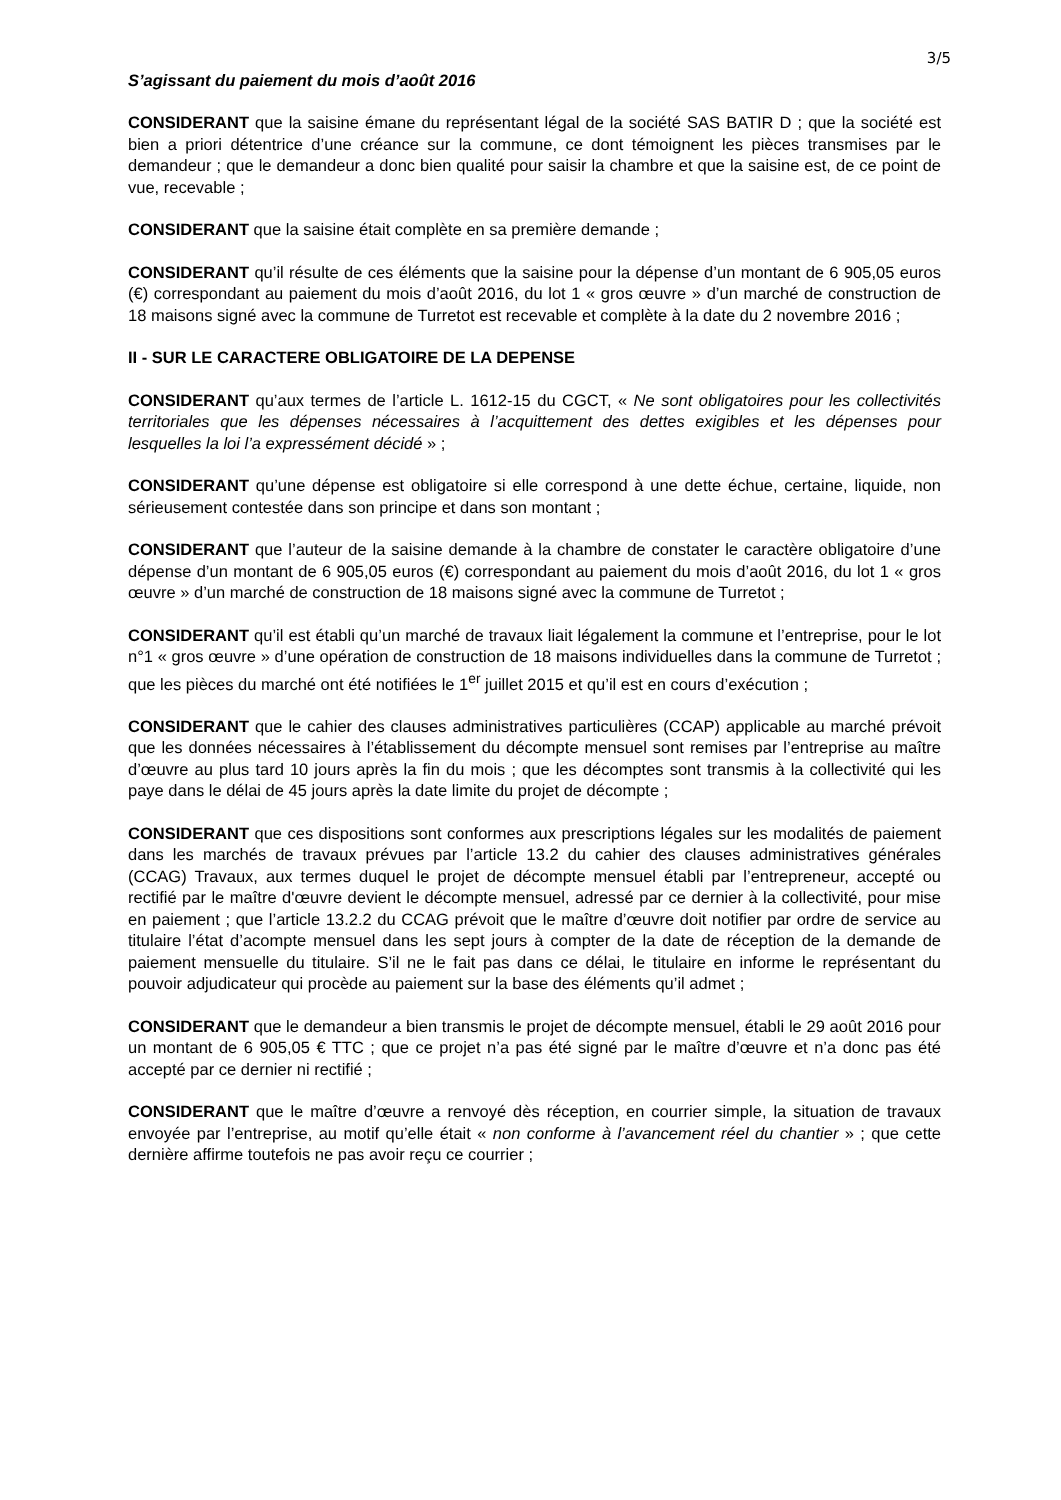3/5
S’agissant du paiement du mois d’août 2016
CONSIDERANT que la saisine émane du représentant légal de la société SAS BATIR D ; que la société est bien a priori détentrice d’une créance sur la commune, ce dont témoignent les pièces transmises par le demandeur ; que le demandeur a donc bien qualité pour saisir la chambre et que la saisine est, de ce point de vue, recevable ;
CONSIDERANT que la saisine était complète en sa première demande ;
CONSIDERANT qu’il résulte de ces éléments que la saisine pour la dépense d’un montant de 6 905,05 euros (€) correspondant au paiement du mois d’août 2016, du lot 1 « gros œuvre » d’un marché de construction de 18 maisons signé avec la commune de Turretot est recevable et complète à la date du 2 novembre 2016 ;
II - SUR LE CARACTERE OBLIGATOIRE DE LA DEPENSE
CONSIDERANT qu’aux termes de l’article L. 1612-15 du CGCT, « Ne sont obligatoires pour les collectivités territoriales que les dépenses nécessaires à l’acquittement des dettes exigibles et les dépenses pour lesquelles la loi l’a expressément décidé » ;
CONSIDERANT qu’une dépense est obligatoire si elle correspond à une dette échue, certaine, liquide, non sérieusement contestée dans son principe et dans son montant ;
CONSIDERANT que l’auteur de la saisine demande à la chambre de constater le caractère obligatoire d’une dépense d’un montant de 6 905,05 euros (€) correspondant au paiement du mois d’août 2016, du lot 1 « gros œuvre » d’un marché de construction de 18 maisons signé avec la commune de Turretot ;
CONSIDERANT qu’il est établi qu’un marché de travaux liait légalement la commune et l’entreprise, pour le lot n°1 « gros œuvre » d’une opération de construction de 18 maisons individuelles dans la commune de Turretot ; que les pièces du marché ont été notifiées le 1<sup>er</sup> juillet 2015 et qu’il est en cours d’exécution ;
CONSIDERANT que le cahier des clauses administratives particulières (CCAP) applicable au marché prévoit que les données nécessaires à l’établissement du décompte mensuel sont remises par l’entreprise au maître d’œuvre au plus tard 10 jours après la fin du mois ; que les décomptes sont transmis à la collectivité qui les paye dans le délai de 45 jours après la date limite du projet de décompte ;
CONSIDERANT que ces dispositions sont conformes aux prescriptions légales sur les modalités de paiement dans les marchés de travaux prévues par l’article 13.2 du cahier des clauses administratives générales (CCAG) Travaux, aux termes duquel le projet de décompte mensuel établi par l’entrepreneur, accepté ou rectifié par le maître d'œuvre devient le décompte mensuel, adressé par ce dernier à la collectivité, pour mise en paiement ; que l’article 13.2.2 du CCAG prévoit que le maître d’œuvre doit notifier par ordre de service au titulaire l’état d’acompte mensuel dans les sept jours à compter de la date de réception de la demande de paiement mensuelle du titulaire. S’il ne le fait pas dans ce délai, le titulaire en informe le représentant du pouvoir adjudicateur qui procède au paiement sur la base des éléments qu’il admet ;
CONSIDERANT que le demandeur a bien transmis le projet de décompte mensuel, établi le 29 août 2016 pour un montant de 6 905,05 € TTC ; que ce projet n’a pas été signé par le maître d’œuvre et n’a donc pas été accepté par ce dernier ni rectifié ;
CONSIDERANT que le maître d’œuvre a renvoyé dès réception, en courrier simple, la situation de travaux envoyée par l’entreprise, au motif qu’elle était « non conforme à l’avancement réel du chantier » ; que cette dernière affirme toutefois ne pas avoir reçu ce courrier ;